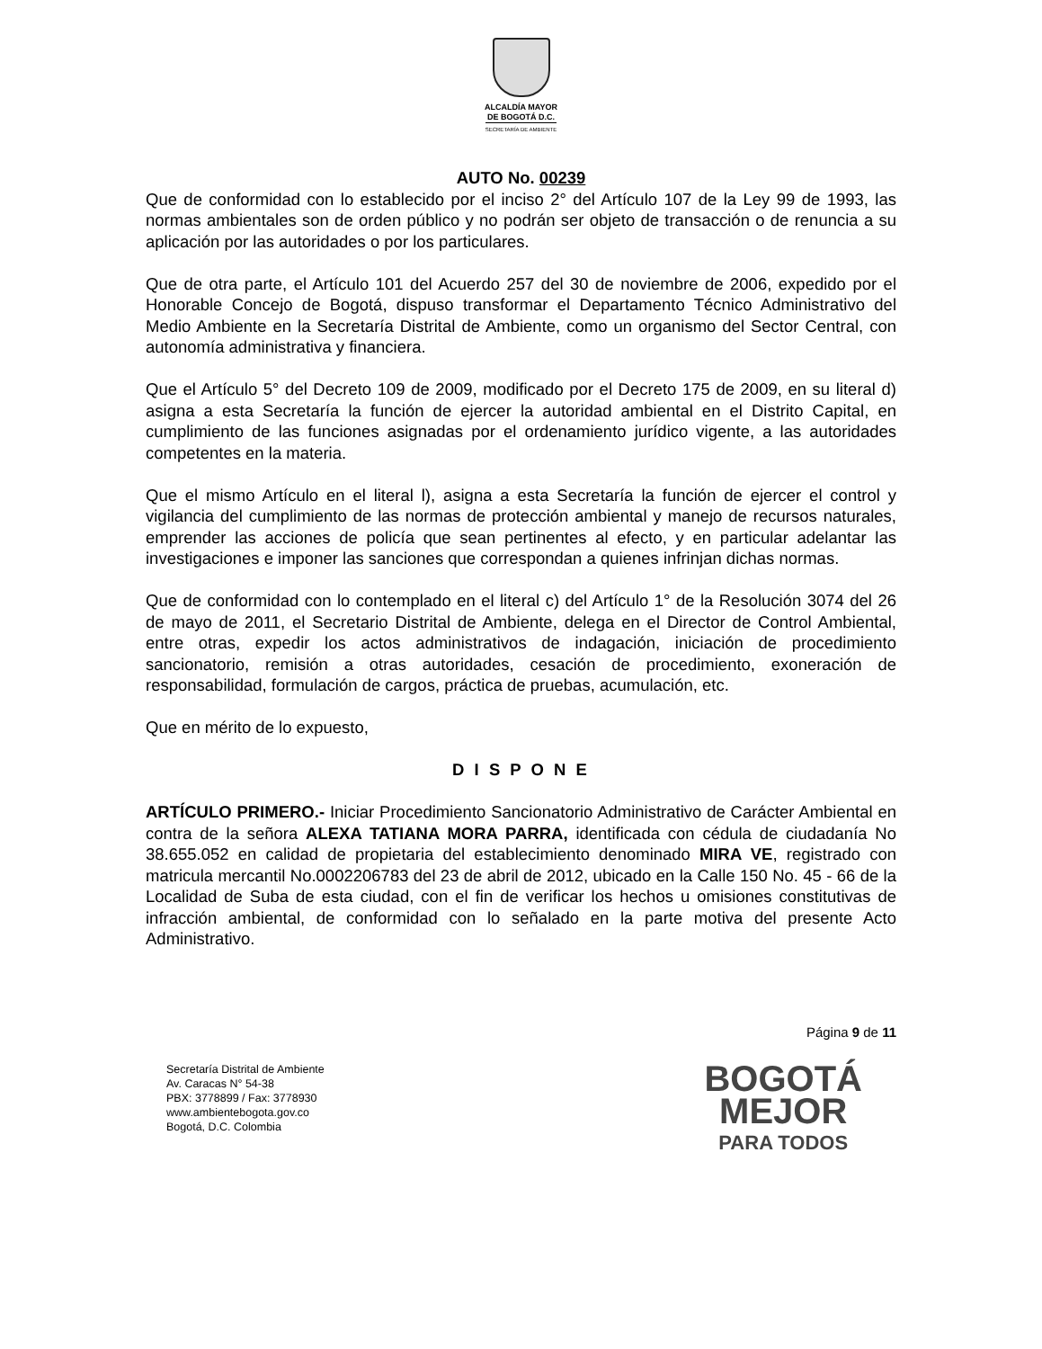ALCALDÍA MAYOR
DE BOGOTÁ D.C.
SECRETARÍA DE AMBIENTE
AUTO No. 00239
Que de conformidad con lo establecido por el inciso 2° del Artículo 107 de la Ley 99 de 1993, las normas ambientales son de orden público y no podrán ser objeto de transacción o de renuncia a su aplicación por las autoridades o por los particulares.
Que de otra parte, el Artículo 101 del Acuerdo 257 del 30 de noviembre de 2006, expedido por el Honorable Concejo de Bogotá, dispuso transformar el Departamento Técnico Administrativo del Medio Ambiente en la Secretaría Distrital de Ambiente, como un organismo del Sector Central, con autonomía administrativa y financiera.
Que el Artículo 5° del Decreto 109 de 2009, modificado por el Decreto 175 de 2009, en su literal d) asigna a esta Secretaría la función de ejercer la autoridad ambiental en el Distrito Capital, en cumplimiento de las funciones asignadas por el ordenamiento jurídico vigente, a las autoridades competentes en la materia.
Que el mismo Artículo en el literal l), asigna a esta Secretaría la función de ejercer el control y vigilancia del cumplimiento de las normas de protección ambiental y manejo de recursos naturales, emprender las acciones de policía que sean pertinentes al efecto, y en particular adelantar las investigaciones e imponer las sanciones que correspondan a quienes infrinjan dichas normas.
Que de conformidad con lo contemplado en el literal c) del Artículo 1° de la Resolución 3074 del 26 de mayo de 2011, el Secretario Distrital de Ambiente, delega en el Director de Control Ambiental, entre otras, expedir los actos administrativos de indagación, iniciación de procedimiento sancionatorio, remisión a otras autoridades, cesación de procedimiento, exoneración de responsabilidad, formulación de cargos, práctica de pruebas, acumulación, etc.
Que en mérito de lo expuesto,
D I S P O N E
ARTÍCULO PRIMERO.- Iniciar Procedimiento Sancionatorio Administrativo de Carácter Ambiental en contra de la señora ALEXA TATIANA MORA PARRA, identificada con cédula de ciudadanía No 38.655.052 en calidad de propietaria del establecimiento denominado MIRA VE, registrado con matricula mercantil No.0002206783 del 23 de abril de 2012, ubicado en la Calle 150 No. 45 - 66 de la Localidad de Suba de esta ciudad, con el fin de verificar los hechos u omisiones constitutivas de infracción ambiental, de conformidad con lo señalado en la parte motiva del presente Acto Administrativo.
Página 9 de 11
Secretaría Distrital de Ambiente
Av. Caracas N° 54-38
PBX: 3778899 / Fax: 3778930
www.ambientebogota.gov.co
Bogotá, D.C. Colombia
BOGOTÁ
MEJOR
PARA TODOS